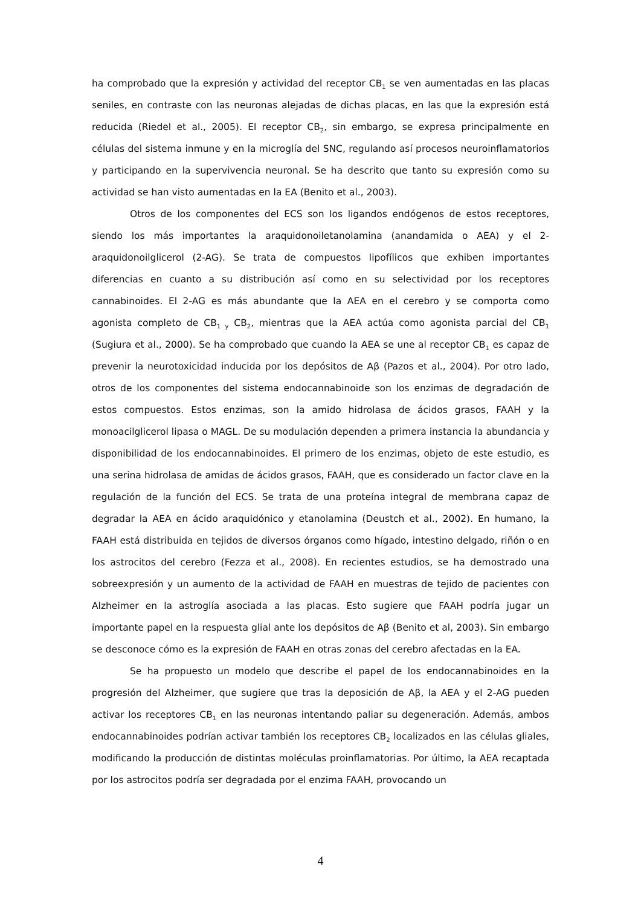ha comprobado que la expresión y actividad del receptor CB<sub>1</sub> se ven aumentadas en las placas seniles, en contraste con las neuronas alejadas de dichas placas, en las que la expresión está reducida (Riedel et al., 2005). El receptor CB<sub>2</sub>, sin embargo, se expresa principalmente en células del sistema inmune y en la microglía del SNC, regulando así procesos neuroinflamatorios y participando en la supervivencia neuronal. Se ha descrito que tanto su expresión como su actividad se han visto aumentadas en la EA (Benito et al., 2003).
Otros de los componentes del ECS son los ligandos endógenos de estos receptores, siendo los más importantes la araquidonoiletanolamina (anandamida o AEA) y el 2-araquidonoilglicerol (2-AG). Se trata de compuestos lipofílicos que exhiben importantes diferencias en cuanto a su distribución así como en su selectividad por los receptores cannabinoides. El 2-AG es más abundante que la AEA en el cerebro y se comporta como agonista completo de CB<sub>1 y</sub> CB<sub>2</sub>, mientras que la AEA actúa como agonista parcial del CB<sub>1</sub> (Sugiura et al., 2000). Se ha comprobado que cuando la AEA se une al receptor CB<sub>1</sub> es capaz de prevenir la neurotoxicidad inducida por los depósitos de Aβ (Pazos et al., 2004). Por otro lado, otros de los componentes del sistema endocannabinoide son los enzimas de degradación de estos compuestos. Estos enzimas, son la amido hidrolasa de ácidos grasos, FAAH y la monoacilglicerol lipasa o MAGL. De su modulación dependen a primera instancia la abundancia y disponibilidad de los endocannabinoides. El primero de los enzimas, objeto de este estudio, es una serina hidrolasa de amidas de ácidos grasos, FAAH, que es considerado un factor clave en la regulación de la función del ECS. Se trata de una proteína integral de membrana capaz de degradar la AEA en ácido araquidónico y etanolamina (Deustch et al., 2002). En humano, la FAAH está distribuida en tejidos de diversos órganos como hígado, intestino delgado, riñón o en los astrocitos del cerebro (Fezza et al., 2008). En recientes estudios, se ha demostrado una sobreexpresión y un aumento de la actividad de FAAH en muestras de tejido de pacientes con Alzheimer en la astroglía asociada a las placas. Esto sugiere que FAAH podría jugar un importante papel en la respuesta glial ante los depósitos de Aβ (Benito et al, 2003). Sin embargo se desconoce cómo es la expresión de FAAH en otras zonas del cerebro afectadas en la EA.
Se ha propuesto un modelo que describe el papel de los endocannabinoides en la progresión del Alzheimer, que sugiere que tras la deposición de Aβ, la AEA y el 2-AG pueden activar los receptores CB<sub>1</sub> en las neuronas intentando paliar su degeneración. Además, ambos endocannabinoides podrían activar también los receptores CB<sub>2</sub> localizados en las células gliales, modificando la producción de distintas moléculas proinflamatorias. Por último, la AEA recaptada por los astrocitos podría ser degradada por el enzima FAAH, provocando un
4